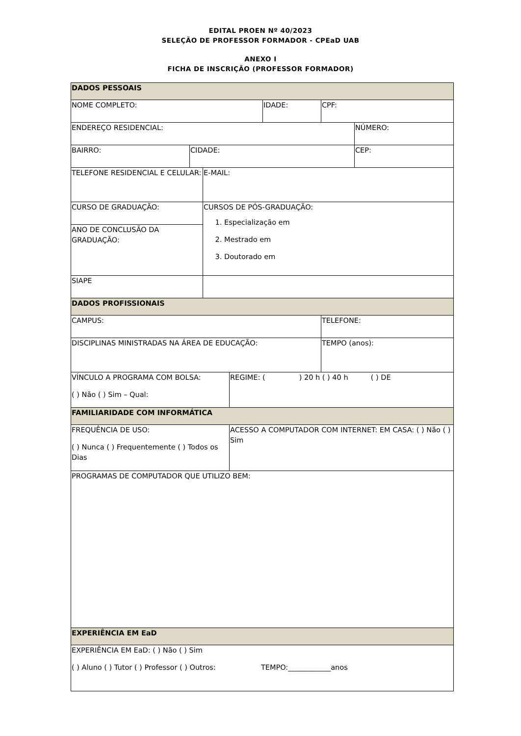EDITAL PROEN Nº 40/2023
SELEÇÃO DE PROFESSOR FORMADOR - CPEaD UAB
ANEXO I
FICHA DE INSCRIÇÃO (PROFESSOR FORMADOR)
| DADOS PESSOAIS | | | | | | |
| NOME COMPLETO: | | | | IDADE: | CPF: | |
| ENDEREÇO RESIDENCIAL: | | | | | | NÚMERO: |
| BAIRRO: | CIDADE: | | | | | CEP: |
| TELEFONE RESIDENCIAL E CELULAR: | | E-MAIL: | | | | |
| CURSO DE GRADUAÇÃO: | | CURSOS DE PÓS-GRADUAÇÃO: 1. Especialização em 2. Mestrado em 3. Doutorado em | | | | |
| ANO DE CONCLUSÃO DA GRADUAÇÃO: | | | | | | |
| SIAPE | | | | | | |
| DADOS PROFISSIONAIS | | | | | | |
| CAMPUS: | | | | | TELEFONE: | |
| DISCIPLINAS MINISTRADAS NA ÁREA DE EDUCAÇÃO: | | | | | TEMPO (anos): | |
| VÍNCULO A PROGRAMA COM BOLSA: ( ) Não ( ) Sim – Qual: | | | REGIME: ( ) 20 h ( ) 40 h ( ) DE | | | |
| FAMILIARIDADE COM INFORMÁTICA | | | | | | |
| FREQUÊNCIA DE USO: ( ) Nunca ( ) Frequentemente ( ) Todos os Dias | | | ACESSO A COMPUTADOR COM INTERNET: EM CASA: ( ) Não ( ) Sim | | | |
| PROGRAMAS DE COMPUTADOR QUE UTILIZO BEM: | | | | | | |
| EXPERIÊNCIA EM EaD | | | | | | |
| EXPERIÊNCIA EM EaD: ( ) Não ( ) Sim ( ) Aluno ( ) Tutor ( ) Professor ( ) Outros: TEMPO:____________anos | | | | | | |